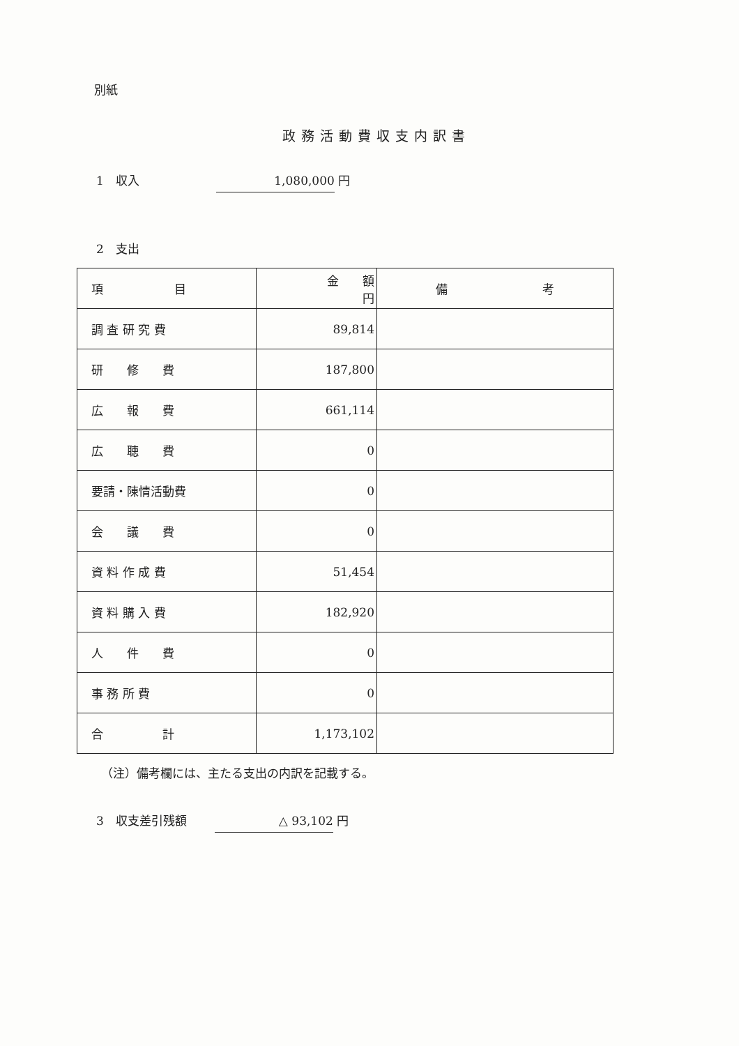別紙
政務活動費収支内訳書
1　収入 1,080,000 円
2　支出
| 項 目 | 金 額 円 | 備 考 |
| --- | --- | --- |
| 調 査 研 究 費 | 89,814 | |
| 研 修 費 | 187,800 | |
| 広 報 費 | 661,114 | |
| 広 聴 費 | 0 | |
| 要請・陳情活動費 | 0 | |
| 会 議 費 | 0 | |
| 資 料 作 成 費 | 51,454 | |
| 資 料 購 入 費 | 182,920 | |
| 人 件 費 | 0 | |
| 事 務 所 費 | 0 | |
| 合 計 | 1,173,102 | |
（注）備考欄には、主たる支出の内訳を記載する。
3　収支差引残額 △ 93,102 円